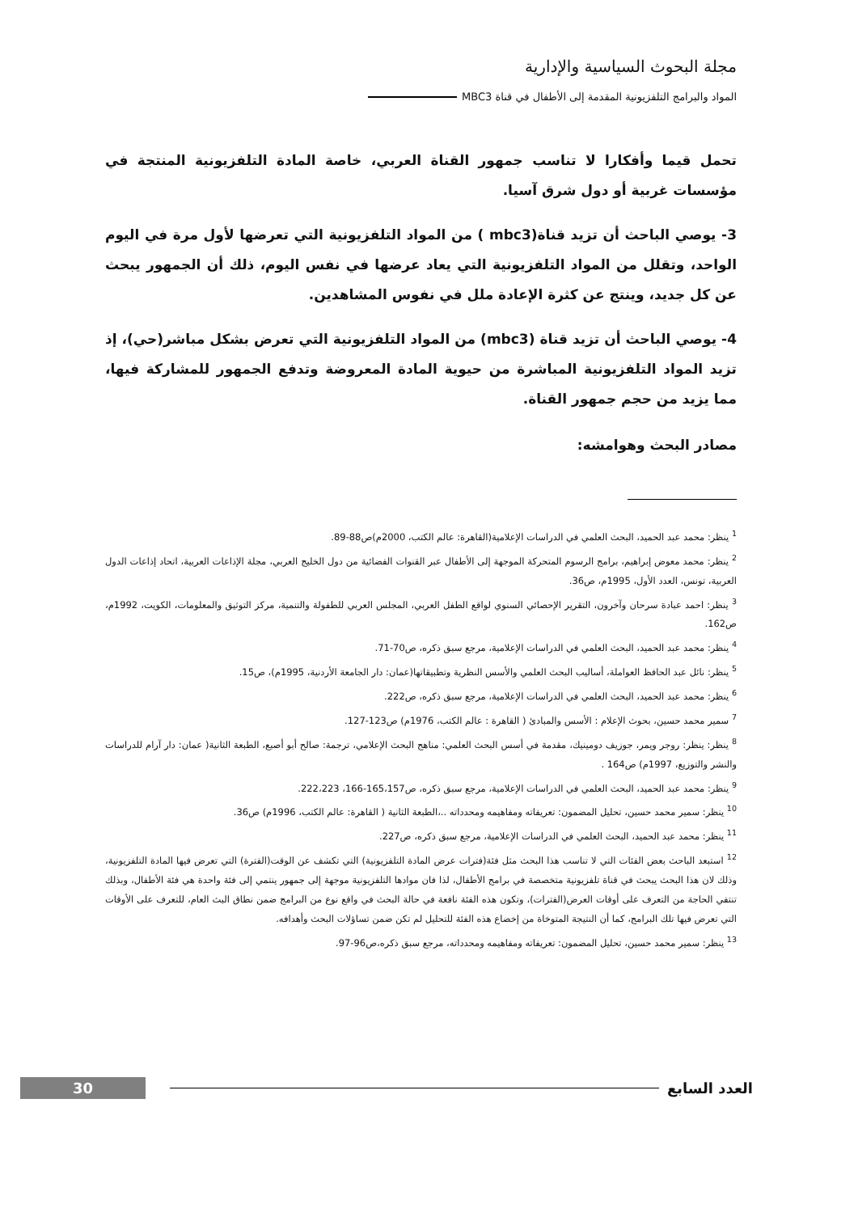مجلة البحوث السياسية والإدارية
المواد والبرامج التلفزيونية المقدمة إلى الأطفال في قناة MBC3
تحمل قيما وأفكارا لا تناسب جمهور القناة العربي، خاصة المادة التلفزيونية المنتجة في مؤسسات غربية أو دول شرق آسيا.
3- يوصي الباحث أن تزيد قناة(mbc3 ) من المواد التلفزيونية التي تعرضها لأول مرة في اليوم الواحد، وتقلل من المواد التلفزيونية التي يعاد عرضها في نفس اليوم، ذلك أن الجمهور يبحث عن كل جديد، وينتج عن كثرة الإعادة ملل في نفوس المشاهدين.
4- يوصي الباحث أن تزيد قناة (mbc3) من المواد التلفزيونية التي تعرض بشكل مباشر(حي)، إذ تزيد المواد التلفزيونية المباشرة من حيوية المادة المعروضة وتدفع الجمهور للمشاركة فيها، مما يزيد من حجم جمهور القناة.
مصادر البحث وهوامشه:
<sup>1</sup> ينظر: محمد عبد الحميد، البحث العلمي في الدراسات الإعلامية(القاهرة: عالم الكتب، 2000م)ص88-89.
<sup>2</sup> ينظر: محمد معوض إبراهيم، برامج الرسوم المتحركة الموجهة إلى الأطفال عبر القنوات الفضائية من دول الخليج العربي، مجلة الإذاعات العربية، اتحاد إذاعات الدول العربية، تونس، العدد الأول، 1995م، ص36.
<sup>3</sup> ينظر: احمد عبادة سرحان وآخرون، التقرير الإحصائي السنوي لواقع الطفل العربي، المجلس العربي للطفولة والتنمية، مركز التوثيق والمعلومات، الكويت، 1992م، ص162.
<sup>4</sup> ينظر: محمد عبد الحميد، البحث العلمي في الدراسات الإعلامية، مرجع سبق ذكره، ص70-71.
<sup>5</sup> ينظر: نائل عبد الحافظ العواملة، أساليب البحث العلمي والأسس النظرية وتطبيقاتها(عمان: دار الجامعة الأردنية، 1995م)، ص15.
<sup>6</sup> ينظر: محمد عبد الحميد، البحث العلمي في الدراسات الإعلامية، مرجع سبق ذكره، ص222.
<sup>7</sup> سمير محمد حسين، بحوث الإعلام : الأسس والمبادئ ( القاهرة : عالم الكتب، 1976م) ص123-127.
<sup>8</sup> ينظر: ينظر: روجر ويمر، جوزيف دومينيك، مقدمة في أسس البحث العلمي: مناهج البحث الإعلامي، ترجمة: صالح أبو أصبع، الطبعة الثانية( عمان: دار آرام للدراسات والنشر والتوزيع، 1997م) ص164 .
<sup>9</sup> ينظر: محمد عبد الحميد، البحث العلمي في الدراسات الإعلامية، مرجع سبق ذكره، ص165،157-166، 222،223.
<sup>10</sup> ينظر: سمير محمد حسين، تحليل المضمون: تعريفاته ومفاهيمه ومحدداته ..،الطبعة الثانية ( القاهرة: عالم الكتب، 1996م) ص36.
<sup>11</sup> ينظر: محمد عبد الحميد، البحث العلمي في الدراسات الإعلامية، مرجع سبق ذكره، ص227.
<sup>12</sup> استبعد الباحث بعض الفئات التي لا تناسب هذا البحث مثل فئة(فترات عرض المادة التلفزيونية) التي تكشف عن الوقت(الفترة) التي تعرض فيها المادة التلفزيونية، وذلك لان هذا البحث يبحث في قناة تلفزيونية متخصصة في برامج الأطفال، لذا فان موادها التلفزيونية موجهة إلى جمهور ينتمي إلى فئة واحدة هي فئة الأطفال، وبذلك تنتفي الحاجة من التعرف على أوقات العرض(الفترات)، وتكون هذه الفئة نافعة في حالة البحث في واقع نوع من البرامج ضمن نطاق البث العام، للتعرف على الأوقات التي تعرض فيها تلك البرامج، كما أن النتيجة المتوخاة من إخضاع هذه الفئة للتحليل لم تكن ضمن تساؤلات البحث وأهدافه.
<sup>13</sup> ينظر: سمير محمد حسين، تحليل المضمون: تعريفاته ومفاهيمه ومحدداته، مرجع سبق ذكره،ص96-97.
العدد السابع 30